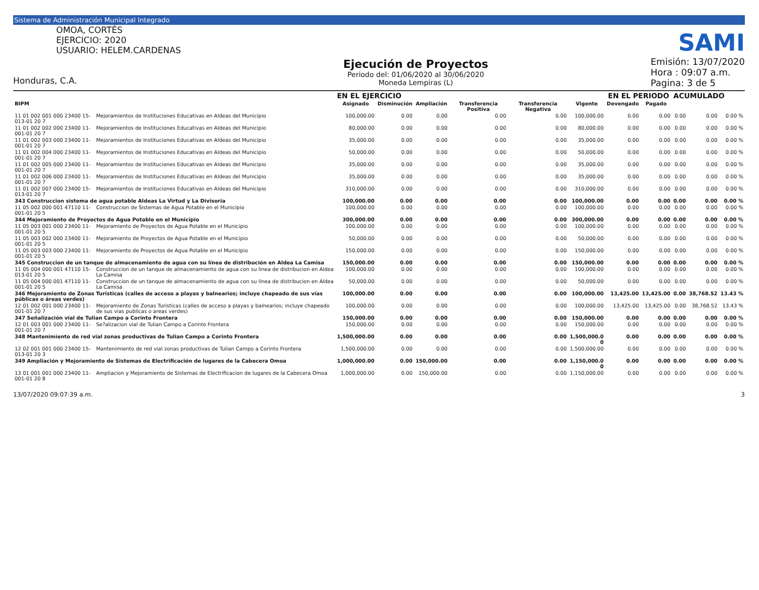Sistema de Administración Municipal Integrado
OMOA, CORTÉS
EJERCICIO: 2020
USUARIO: HELEM.CARDENAS
Honduras, C.A.
Ejecución de Proyectos
Periodo del: 01/06/2020 al 30/06/2020
Moneda Lempiras (L)
SAMI
Emisión: 13/07/2020
Hora : 09:07 a.m.
Pagina: 3 de 5
| | | EN EL EJERCICIO | | | | | | EN EL PERIODO | | ACUMULADO | | |
| --- | --- | --- | --- | --- | --- | --- | --- | --- | --- | --- | --- | --- |
| BIPM | | Asignado | Disminución | Ampliación | Transferencia Positiva | Transferencia Negativa | Vigente | Devengado | Pagado | | | |
| 11 01 002 001 000 23400 15-013-01 20 7 | Mejoramientos de Instituciones Educativas en Aldeas del Municipio | 100,000.00 | 0.00 | 0.00 | 0.00 | 0.00 | 100,000.00 | 0.00 | 0.00 | 0.00 | 0.00 | 0.00 % |
| 11 01 002 002 000 23400 11-001-01 20 7 | Mejoramientos de Instituciones Educativas en Aldeas del Municipio | 80,000.00 | 0.00 | 0.00 | 0.00 | 0.00 | 80,000.00 | 0.00 | 0.00 | 0.00 | 0.00 | 0.00 % |
| 11 01 002 003 000 23400 11-001-01 20 7 | Mejoramientos de Instituciones Educativas en Aldeas del Municipio | 35,000.00 | 0.00 | 0.00 | 0.00 | 0.00 | 35,000.00 | 0.00 | 0.00 | 0.00 | 0.00 | 0.00 % |
| 11 01 002 004 000 23400 11-001-01 20 7 | Mejoramientos de Instituciones Educativas en Aldeas del Municipio | 50,000.00 | 0.00 | 0.00 | 0.00 | 0.00 | 50,000.00 | 0.00 | 0.00 | 0.00 | 0.00 | 0.00 % |
| 11 01 002 005 000 23400 11-001-01 20 7 | Mejoramientos de Instituciones Educativas en Aldeas del Municipio | 35,000.00 | 0.00 | 0.00 | 0.00 | 0.00 | 35,000.00 | 0.00 | 0.00 | 0.00 | 0.00 | 0.00 % |
| 11 01 002 006 000 23400 11-001-01 20 7 | Mejoramientos de Instituciones Educativas en Aldeas del Municipio | 35,000.00 | 0.00 | 0.00 | 0.00 | 0.00 | 35,000.00 | 0.00 | 0.00 | 0.00 | 0.00 | 0.00 % |
| 11 01 002 007 000 23400 15-013-01 20 7 | Mejoramientos de Instituciones Educativas en Aldeas del Municipio | 310,000.00 | 0.00 | 0.00 | 0.00 | 0.00 | 310,000.00 | 0.00 | 0.00 | 0.00 | 0.00 | 0.00 % |
| 343 Construccion sistema de agua potable Aldeas La Virtud y La Divisoria | | 100,000.00 | 0.00 | 0.00 | 0.00 | 0.00 | 100,000.00 | 0.00 | 0.00 | 0.00 | 0.00 | 0.00 % |
| 11 05 002 000 001 47110 11-001-01 20 5 | Construccion de Sistemas de Agua Potable en el Municipio | 100,000.00 | 0.00 | 0.00 | 0.00 | 0.00 | 100,000.00 | 0.00 | 0.00 | 0.00 | 0.00 | 0.00 % |
| 344 Mejoramiento de Proyectos de Agua Potable en el Municipio | | 300,000.00 | 0.00 | 0.00 | 0.00 | 0.00 | 300,000.00 | 0.00 | 0.00 | 0.00 | 0.00 | 0.00 % |
| 11 05 003 001 000 23400 11-001-01 20 5 | Mejoramiento de Proyectos de Agua Potable en el Municipio | 100,000.00 | 0.00 | 0.00 | 0.00 | 0.00 | 100,000.00 | 0.00 | 0.00 | 0.00 | 0.00 | 0.00 % |
| 11 05 003 002 000 23400 11-001-01 20 5 | Mejoramiento de Proyectos de Agua Potable en el Municipio | 50,000.00 | 0.00 | 0.00 | 0.00 | 0.00 | 50,000.00 | 0.00 | 0.00 | 0.00 | 0.00 | 0.00 % |
| 11 05 003 003 000 23400 11-001-01 20 5 | Mejoramiento de Proyectos de Agua Potable en el Municipio | 150,000.00 | 0.00 | 0.00 | 0.00 | 0.00 | 150,000.00 | 0.00 | 0.00 | 0.00 | 0.00 | 0.00 % |
| 345 Construccion de un tanque de almacenamiento de agua con su línea de distribución en Aldea La Camisa | | 150,000.00 | 0.00 | 0.00 | 0.00 | 0.00 | 150,000.00 | 0.00 | 0.00 | 0.00 | 0.00 | 0.00 % |
| 11 05 004 000 001 47110 15-013-01 20 5 | Construccion de un tanque de almacenamiento de agua con su linea de distribucion en Aldea La Camisa | 100,000.00 | 0.00 | 0.00 | 0.00 | 0.00 | 100,000.00 | 0.00 | 0.00 | 0.00 | 0.00 | 0.00 % |
| 11 05 004 000 001 47110 11-001-01 20 5 | Construccion de un tanque de almacenamiento de agua con su linea de distribucion en Aldea La Camisa | 50,000.00 | 0.00 | 0.00 | 0.00 | 0.00 | 50,000.00 | 0.00 | 0.00 | 0.00 | 0.00 | 0.00 % |
| 346 Mejoramiento de Zonas Turísticas (calles de acceso a playas y balnearios; incluye chapeado de sus vías públicas o áreas verdes) | | 100,000.00 | 0.00 | 0.00 | 0.00 | 0.00 | 100,000.00 | 13,425.00 | 13,425.00 | 0.00 | 38,768.52 | 13.43 % |
| 12 01 002 001 000 23400 11-001-01 20 7 | Mejoramiento de Zonas Turisticas (calles de acceso a playas y balnearios; incluye chapeado de sus vias publicas o areas verdes) | 100,000.00 | 0.00 | 0.00 | 0.00 | 0.00 | 100,000.00 | 13,425.00 | 13,425.00 | 0.00 | 38,768.52 | 13.43 % |
| 347 Señalización vial de Tulian Campo a Corinto Frontera | | 150,000.00 | 0.00 | 0.00 | 0.00 | 0.00 | 150,000.00 | 0.00 | 0.00 | 0.00 | 0.00 | 0.00 % |
| 12 01 003 001 000 23400 11-001-01 20 7 | Se?alizacion vial de Tulian Campo a Corinto Frontera | 150,000.00 | 0.00 | 0.00 | 0.00 | 0.00 | 150,000.00 | 0.00 | 0.00 | 0.00 | 0.00 | 0.00 % |
| 348 Mantenimiento de red vial zonas productivas de Tulian Campo a Corinto Frontera | | 1,500,000.00 | 0.00 | 0.00 | 0.00 | 0.00 | 1,500,000.0 0 | 0.00 | 0.00 | 0.00 | 0.00 | 0.00 % |
| 12 02 001 001 000 23400 15-013-01 20 3 | Mantenimiento de red vial zonas productivas de Tulian Campo a Corinto Frontera | 1,500,000.00 | 0.00 | 0.00 | 0.00 | 0.00 | 1,500,000.00 | 0.00 | 0.00 | 0.00 | 0.00 | 0.00 % |
| 349 Ampliación y Mejoramiento de Sistemas de Electrificación de lugares de la Cabecera Omoa | | 1,000,000.00 | 0.00 | 150,000.00 | 0.00 | 0.00 | 1,150,000.0 0 | 0.00 | 0.00 | 0.00 | 0.00 | 0.00 % |
| 13 01 001 001 000 23400 11-001-01 20 8 | Ampliacion y Mejoramiento de Sistemas de Electrificacion de lugares de la Cabecera Omoa | 1,000,000.00 | 0.00 | 150,000.00 | 0.00 | 0.00 | 1,150,000.00 | 0.00 | 0.00 | 0.00 | 0.00 | 0.00 % |
13/07/2020 09:07:39 a.m. 3